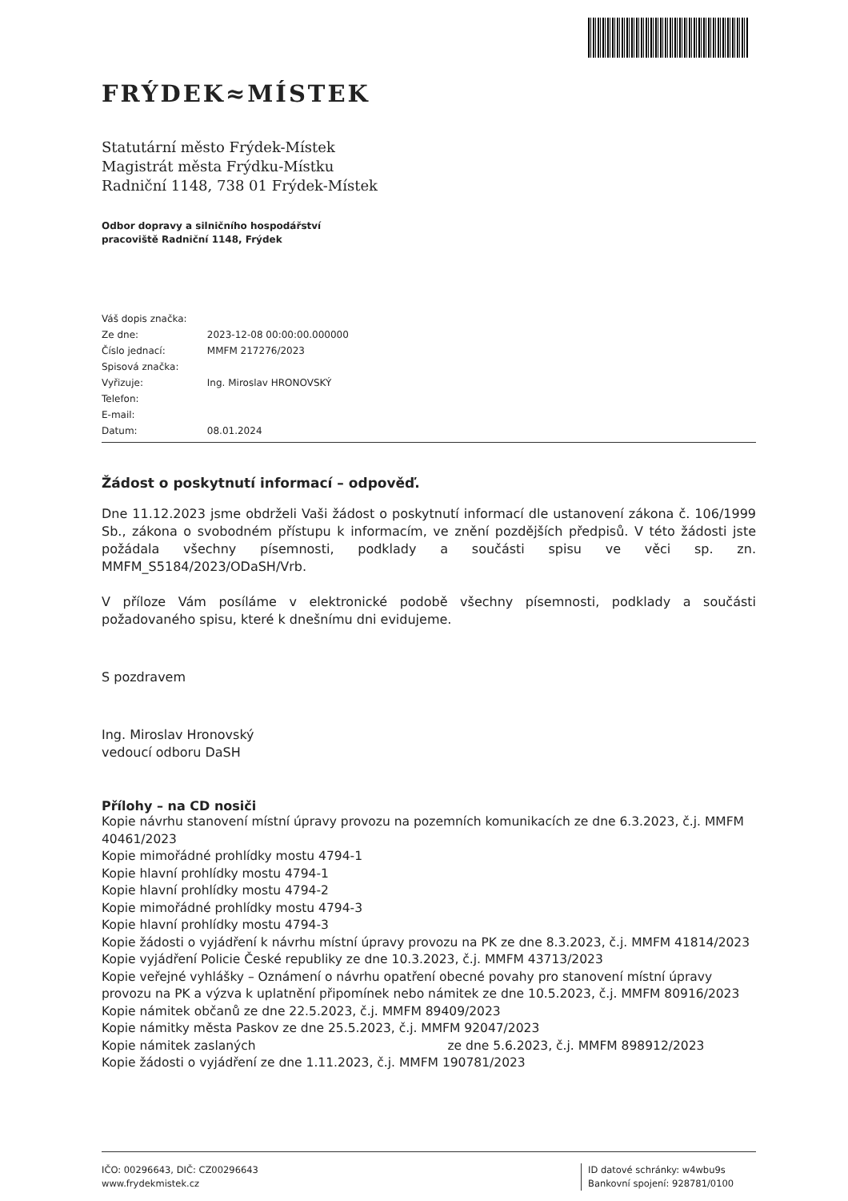FRÝDEK≈MÍSTEK
Statutární město Frýdek-Místek
Magistrát města Frýdku-Místku
Radniční 1148, 738 01 Frýdek-Místek
Odbor dopravy a silničního hospodářství
pracoviště Radniční 1148, Frýdek
Váš dopis značka:
Ze dne: 2023-12-08 00:00:00.000000
Číslo jednací: MMFM 217276/2023
Spisová značka:
Vyřizuje: Ing. Miroslav HRONOVSKÝ
Telefon:
E-mail:
Datum: 08.01.2024
Žádost o poskytnutí informací – odpověď.
Dne 11.12.2023 jsme obdrželi Vaši žádost o poskytnutí informací dle ustanovení zákona č. 106/1999 Sb., zákona o svobodném přístupu k informacím, ve znění pozdějších předpisů. V této žádosti jste požádala všechny písemnosti, podklady a součásti spisu ve věci sp. zn. MMFM_S5184/2023/ODaSH/Vrb.
V příloze Vám posíláme v elektronické podobě všechny písemnosti, podklady a součásti požadovaného spisu, které k dnešnímu dni evidujeme.
S pozdravem
Ing. Miroslav Hronovský
vedoucí odboru DaSH
Přílohy – na CD nosiči
Kopie návrhu stanovení místní úpravy provozu na pozemních komunikacích ze dne 6.3.2023, č.j. MMFM 40461/2023
Kopie mimořádné prohlídky mostu 4794-1
Kopie hlavní prohlídky mostu 4794-1
Kopie hlavní prohlídky mostu 4794-2
Kopie mimořádné prohlídky mostu 4794-3
Kopie hlavní prohlídky mostu 4794-3
Kopie žádosti o vyjádření k návrhu místní úpravy provozu na PK ze dne 8.3.2023, č.j. MMFM 41814/2023
Kopie vyjádření Policie České republiky ze dne 10.3.2023, č.j. MMFM 43713/2023
Kopie veřejné vyhlášky – Oznámení o návrhu opatření obecné povahy pro stanovení místní úpravy provozu na PK a výzva k uplatnění připomínek nebo námitek ze dne 10.5.2023, č.j. MMFM 80916/2023
Kopie námitek občanů ze dne 22.5.2023, č.j. MMFM 89409/2023
Kopie námitky města Paskov ze dne 25.5.2023, č.j. MMFM 92047/2023
Kopie námitek zaslaných ze dne 5.6.2023, č.j. MMFM 898912/2023
Kopie žádosti o vyjádření ze dne 1.11.2023, č.j. MMFM 190781/2023
IČO: 00296643, DIČ: CZ00296643
www.frydekmistek.cz
ID datové schránky: w4wbu9s
Bankovní spojení: 928781/0100